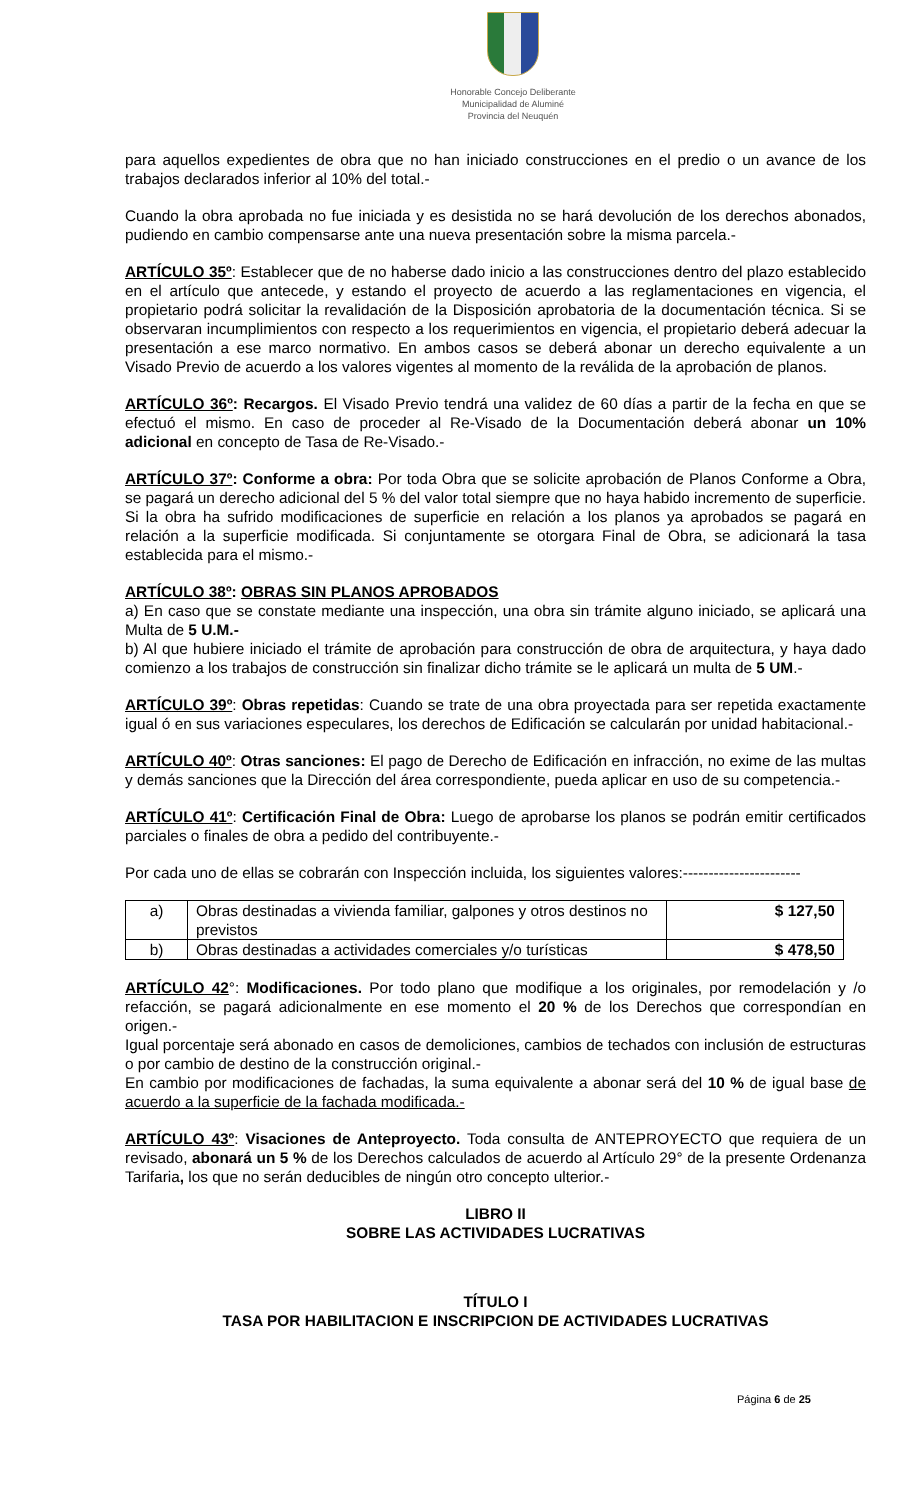Honorable Concejo Deliberante
Municipalidad de Aluminé
Provincia del Neuquén
para aquellos expedientes de obra que no han iniciado construcciones en el predio o un avance de los trabajos declarados inferior al 10% del total.-
Cuando la obra aprobada no fue iniciada y es desistida no se hará devolución de los derechos abonados, pudiendo en cambio compensarse ante una nueva presentación sobre la misma parcela.-
ARTÍCULO 35º: Establecer que de no haberse dado inicio a las construcciones dentro del plazo establecido en el artículo que antecede, y estando el proyecto de acuerdo a las reglamentaciones en vigencia, el propietario podrá solicitar la revalidación de la Disposición aprobatoria de la documentación técnica. Si se observaran incumplimientos con respecto a los requerimientos en vigencia, el propietario deberá adecuar la presentación a ese marco normativo. En ambos casos se deberá abonar un derecho equivalente a un Visado Previo de acuerdo a los valores vigentes al momento de la reválida de la aprobación de planos.
ARTÍCULO 36º: Recargos. El Visado Previo tendrá una validez de 60 días a partir de la fecha en que se efectuó el mismo. En caso de proceder al Re-Visado de la Documentación deberá abonar un 10% adicional en concepto de Tasa de Re-Visado.-
ARTÍCULO 37º: Conforme a obra: Por toda Obra que se solicite aprobación de Planos Conforme a Obra, se pagará un derecho adicional del 5 % del valor total siempre que no haya habido incremento de superficie. Si la obra ha sufrido modificaciones de superficie en relación a los planos ya aprobados se pagará en relación a la superficie modificada. Si conjuntamente se otorgara Final de Obra, se adicionará la tasa establecida para el mismo.-
ARTÍCULO 38º: OBRAS SIN PLANOS APROBADOS
a) En caso que se constate mediante una inspección, una obra sin trámite alguno iniciado, se aplicará una Multa de 5 U.M.-
b) Al que hubiere iniciado el trámite de aprobación para construcción de obra de arquitectura, y haya dado comienzo a los trabajos de construcción sin finalizar dicho trámite se le aplicará un multa de 5 UM.-
ARTÍCULO 39º: Obras repetidas: Cuando se trate de una obra proyectada para ser repetida exactamente igual ó en sus variaciones especulares, los derechos de Edificación se calcularán por unidad habitacional.-
ARTÍCULO 40º: Otras sanciones: El pago de Derecho de Edificación en infracción, no exime de las multas y demás sanciones que la Dirección del área correspondiente, pueda aplicar en uso de su competencia.-
ARTÍCULO 41º: Certificación Final de Obra: Luego de aprobarse los planos se podrán emitir certificados parciales o finales de obra a pedido del contribuyente.-
Por cada uno de ellas se cobrarán con Inspección incluida, los siguientes valores:-----------------------
| a) | Obras destinadas a vivienda familiar, galpones y otros destinos no previstos | $ 127,50 |
| b) | Obras destinadas a actividades comerciales y/o turísticas | $ 478,50 |
ARTÍCULO 42°: Modificaciones. Por todo plano que modifique a los originales, por remodelación y /o refacción, se pagará adicionalmente en ese momento el 20 % de los Derechos que correspondían en origen.-
Igual porcentaje será abonado en casos de demoliciones, cambios de techados con inclusión de estructuras o por cambio de destino de la construcción original.-
En cambio por modificaciones de fachadas, la suma equivalente a abonar será del 10 % de igual base de acuerdo a la superficie de la fachada modificada.-
ARTÍCULO 43º: Visaciones de Anteproyecto. Toda consulta de ANTEPROYECTO que requiera de un revisado, abonará un 5 % de los Derechos calculados de acuerdo al Artículo 29° de la presente Ordenanza Tarifaria, los que no serán deducibles de ningún otro concepto ulterior.-
LIBRO II
SOBRE LAS ACTIVIDADES LUCRATIVAS
TÍTULO I
TASA POR HABILITACION E INSCRIPCION DE ACTIVIDADES LUCRATIVAS
Página 6 de 25